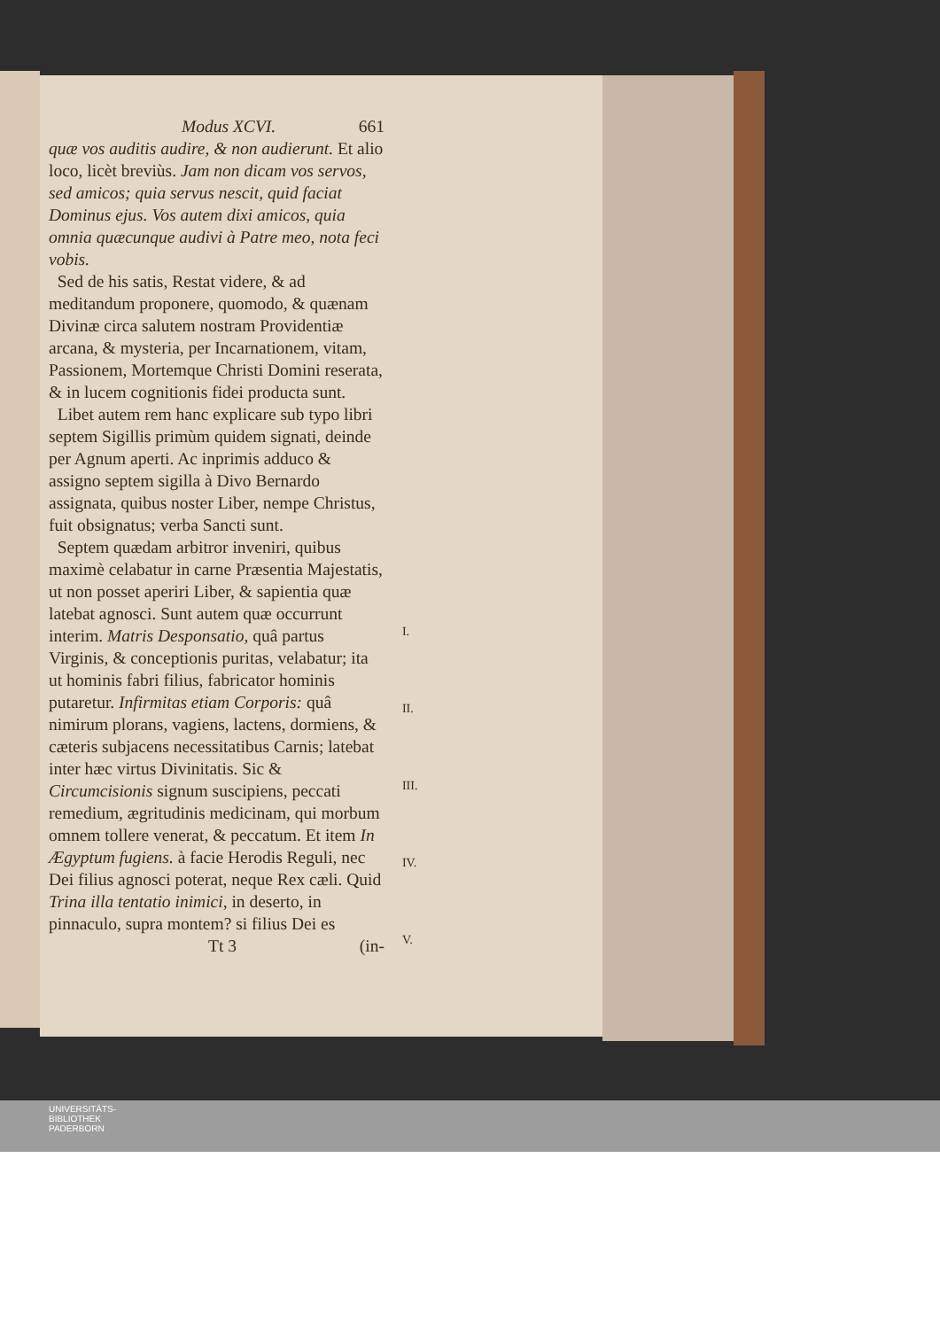Modus XCVI. 661
quæ vos auditis audire, & non audierunt. Et alio loco, licèt breviùs. Jam non dicam vos servos, sed amicos; quia servus nescit, quid faciat Dominus ejus. Vos autem dixi amicos, quia omnia quæcunque audivi à Patre meo, nota feci vobis.
Sed de his satis, Restat videre, & ad meditandum proponere, quomodo, & quænam Divinæ circa salutem nostram Providentiæ arcana, & mysteria, per Incarnationem, vitam, Passionem, Mortemque Christi Domini reserata, & in lucem cognitionis fidei producta sunt.
Libet autem rem hanc explicare sub typo libri septem Sigillis primùm quidem signati, deinde per Agnum aperti. Ac inprimis adduco & assigno septem sigilla à Divo Bernardo assignata, quibus noster Liber, nempe Christus, fuit obsignatus; verba Sancti sunt.
Septem quædam arbitror inveniri, quibus maximè celabatur in carne Præsentia Majestatis, ut non posset aperiri Liber, & sapientia quæ latebat agnosci. Sunt autem quæ occurrunt interim. Matris Desponsatio, quâ partus Virginis, & conceptionis puritas, velabatur; ita ut hominis fabri filius, fabricator hominis putaretur. Infirmitas etiam Corporis: quâ nimirum plorans, vagiens, lactens, dormiens, & cæteris subjacens necessitatibus Carnis; latebat inter hæc virtus Divinitatis. Sic & Circumcisionis signum suscipiens, peccati remedium, ægritudinis medicinam, qui morbum omnem tollere venerat, & peccatum. Et item In Ægyptum fugiens. à facie Herodis Reguli, nec Dei filius agnosci poterat, neque Rex cæli. Quid Trina illa tentatio inimici, in deserto, in pinnaculo, supra montem? si filius Dei es
Tt 3 (in-
I.
II.
III.
IV.
V.
UNIVERSITÄTS-
BIBLIOTHEK
PADERBORN